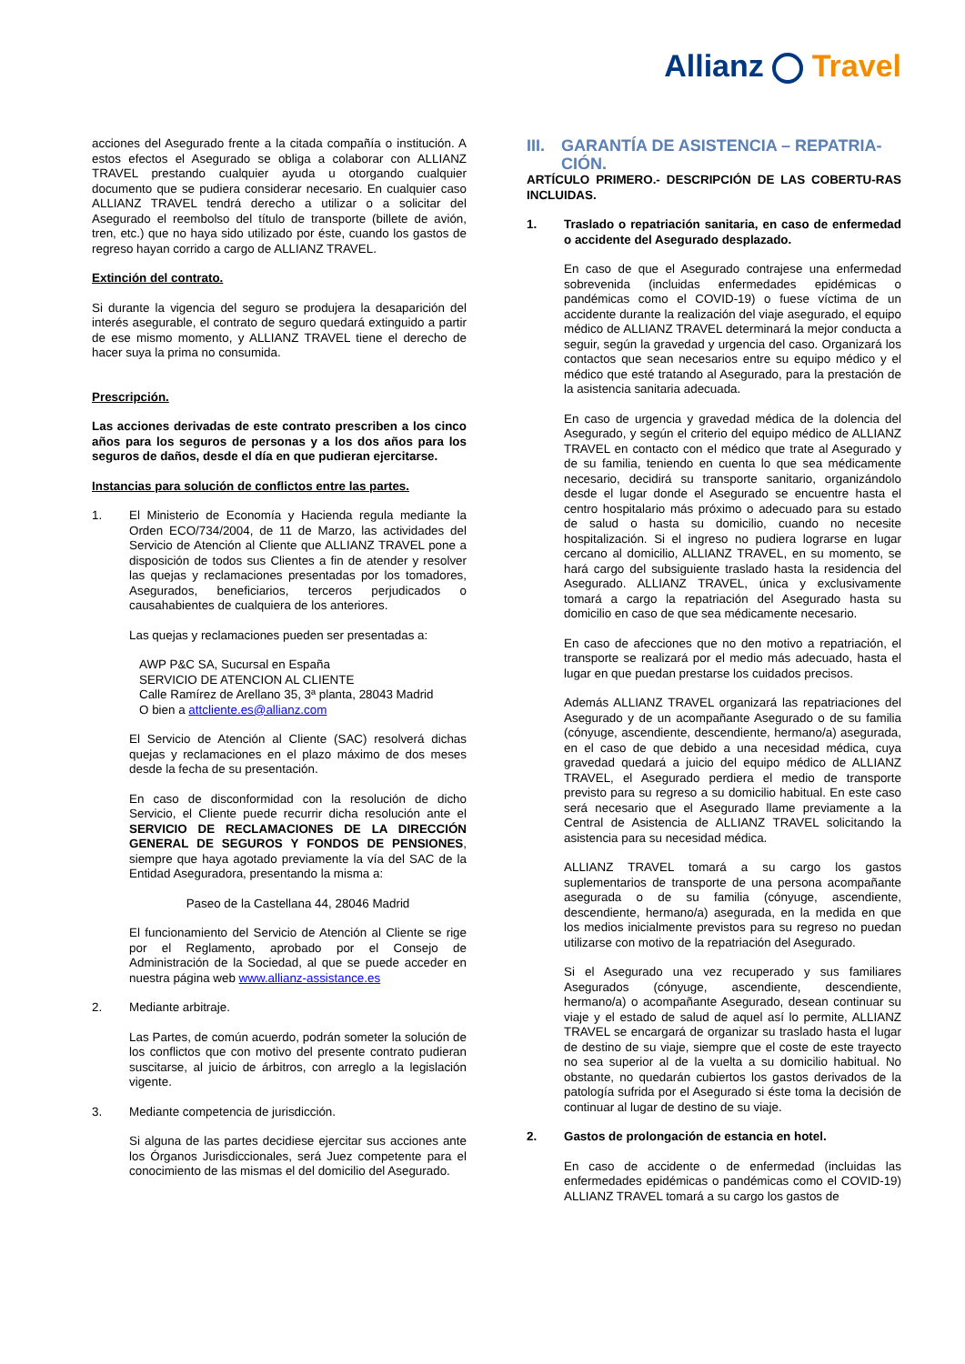Allianz Travel
acciones del Asegurado frente a la citada compañía o institución. A estos efectos el Asegurado se obliga a colaborar con ALLIANZ TRAVEL prestando cualquier ayuda u otorgando cualquier documento que se pudiera considerar necesario. En cualquier caso ALLIANZ TRAVEL tendrá derecho a utilizar o a solicitar del Asegurado el reembolso del título de transporte (billete de avión, tren, etc.) que no haya sido utilizado por éste, cuando los gastos de regreso hayan corrido a cargo de ALLIANZ TRAVEL.
Extinción del contrato.
Si durante la vigencia del seguro se produjera la desaparición del interés asegurable, el contrato de seguro quedará extinguido a partir de ese mismo momento, y ALLIANZ TRAVEL tiene el derecho de hacer suya la prima no consumida.
Prescripción.
Las acciones derivadas de este contrato prescriben a los cinco años para los seguros de personas y a los dos años para los seguros de daños, desde el día en que pudieran ejercitarse.
Instancias para solución de conflictos entre las partes.
1. El Ministerio de Economía y Hacienda regula mediante la Orden ECO/734/2004, de 11 de Marzo, las actividades del Servicio de Atención al Cliente que ALLIANZ TRAVEL pone a disposición de todos sus Clientes a fin de atender y resolver las quejas y reclamaciones presentadas por los tomadores, Asegurados, beneficiarios, terceros perjudicados o causahabientes de cualquiera de los anteriores.
Las quejas y reclamaciones pueden ser presentadas a:
AWP P&C SA, Sucursal en España
SERVICIO DE ATENCION AL CLIENTE
Calle Ramírez de Arellano 35, 3ª planta, 28043 Madrid
O bien a attcliente.es@allianz.com
El Servicio de Atención al Cliente (SAC) resolverá dichas quejas y reclamaciones en el plazo máximo de dos meses desde la fecha de su presentación.
En caso de disconformidad con la resolución de dicho Servicio, el Cliente puede recurrir dicha resolución ante el SERVICIO DE RECLAMACIONES DE LA DIRECCIÓN GENERAL DE SEGUROS Y FONDOS DE PENSIONES, siempre que haya agotado previamente la vía del SAC de la Entidad Aseguradora, presentando la misma a:
Paseo de la Castellana 44, 28046 Madrid
El funcionamiento del Servicio de Atención al Cliente se rige por el Reglamento, aprobado por el Consejo de Administración de la Sociedad, al que se puede acceder en nuestra página web www.allianz-assistance.es
2. Mediante arbitraje.
Las Partes, de común acuerdo, podrán someter la solución de los conflictos que con motivo del presente contrato pudieran suscitarse, al juicio de árbitros, con arreglo a la legislación vigente.
3. Mediante competencia de jurisdicción.
Si alguna de las partes decidiese ejercitar sus acciones ante los Órganos Jurisdiccionales, será Juez competente para el conocimiento de las mismas el del domicilio del Asegurado.
III.
GARANTÍA DE ASISTENCIA – REPATRIA-CIÓN.
ARTÍCULO PRIMERO.- DESCRIPCIÓN DE LAS COBERTU-RAS INCLUIDAS.
1. Traslado o repatriación sanitaria, en caso de enfermedad o accidente del Asegurado desplazado.
En caso de que el Asegurado contrajese una enfermedad sobrevenida (incluidas enfermedades epidémicas o pandémicas como el COVID-19) o fuese víctima de un accidente durante la realización del viaje asegurado, el equipo médico de ALLIANZ TRAVEL determinará la mejor conducta a seguir, según la gravedad y urgencia del caso. Organizará los contactos que sean necesarios entre su equipo médico y el médico que esté tratando al Asegurado, para la prestación de la asistencia sanitaria adecuada.
En caso de urgencia y gravedad médica de la dolencia del Asegurado, y según el criterio del equipo médico de ALLIANZ TRAVEL en contacto con el médico que trate al Asegurado y de su familia, teniendo en cuenta lo que sea médicamente necesario, decidirá su transporte sanitario, organizándolo desde el lugar donde el Asegurado se encuentre hasta el centro hospitalario más próximo o adecuado para su estado de salud o hasta su domicilio, cuando no necesite hospitalización. Si el ingreso no pudiera lograrse en lugar cercano al domicilio, ALLIANZ TRAVEL, en su momento, se hará cargo del subsiguiente traslado hasta la residencia del Asegurado. ALLIANZ TRAVEL, única y exclusivamente tomará a cargo la repatriación del Asegurado hasta su domicilio en caso de que sea médicamente necesario.
En caso de afecciones que no den motivo a repatriación, el transporte se realizará por el medio más adecuado, hasta el lugar en que puedan prestarse los cuidados precisos.
Además ALLIANZ TRAVEL organizará las repatriaciones del Asegurado y de un acompañante Asegurado o de su familia (cónyuge, ascendiente, descendiente, hermano/a) asegurada, en el caso de que debido a una necesidad médica, cuya gravedad quedará a juicio del equipo médico de ALLIANZ TRAVEL, el Asegurado perdiera el medio de transporte previsto para su regreso a su domicilio habitual. En este caso será necesario que el Asegurado llame previamente a la Central de Asistencia de ALLIANZ TRAVEL solicitando la asistencia para su necesidad médica.
ALLIANZ TRAVEL tomará a su cargo los gastos suplementarios de transporte de una persona acompañante asegurada o de su familia (cónyuge, ascendiente, descendiente, hermano/a) asegurada, en la medida en que los medios inicialmente previstos para su regreso no puedan utilizarse con motivo de la repatriación del Asegurado.
Si el Asegurado una vez recuperado y sus familiares Asegurados (cónyuge, ascendiente, descendiente, hermano/a) o acompañante Asegurado, desean continuar su viaje y el estado de salud de aquel así lo permite, ALLIANZ TRAVEL se encargará de organizar su traslado hasta el lugar de destino de su viaje, siempre que el coste de este trayecto no sea superior al de la vuelta a su domicilio habitual. No obstante, no quedarán cubiertos los gastos derivados de la patología sufrida por el Asegurado si éste toma la decisión de continuar al lugar de destino de su viaje.
2. Gastos de prolongación de estancia en hotel.
En caso de accidente o de enfermedad (incluidas las enfermedades epidémicas o pandémicas como el COVID-19) ALLIANZ TRAVEL tomará a su cargo los gastos de